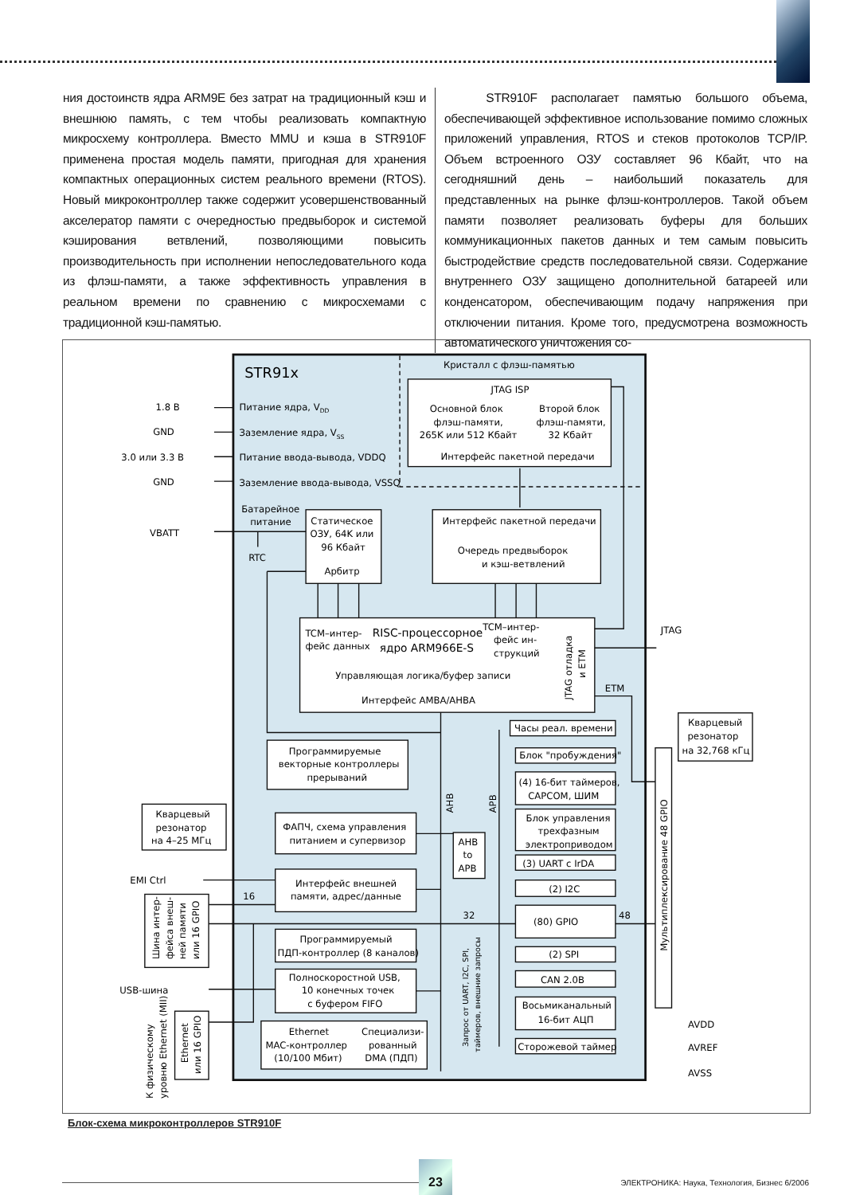ния достоинств ядра ARM9E без затрат на традиционный кэш и внешнюю память, с тем чтобы реализовать компактную микросхему контроллера. Вместо MMU и кэша в STR910F применена простая модель памяти, пригодная для хранения компактных операционных систем реального времени (RTOS). Новый микроконтроллер также содержит усовершенствованный акселератор памяти с очередностью предвыборок и системой кэширования ветвлений, позволяющими повысить производительность при исполнении непоследовательного кода из флэш-памяти, а также эффективность управления в реальном времени по сравнению с микросхемами с традиционной кэш-памятью.
STR910F располагает памятью большого объема, обеспечивающей эффективное использование помимо сложных приложений управления, RTOS и стеков протоколов TCP/IP. Объем встроенного ОЗУ составляет 96 Кбайт, что на сегодняшний день – наибольший показатель для представленных на рынке флэш-контроллеров. Такой объем памяти позволяет реализовать буферы для больших коммуникационных пакетов данных и тем самым повысить быстродействие средств последовательной связи. Содержание внутреннего ОЗУ защищено дополнительной батареей или конденсатором, обеспечивающим подачу напряжения при отключении питания. Кроме того, предусмотрена возможность автоматического уничтожения со-
STR91x
Кристалл с флэш-памятью
JTAG ISP
Основной блок
флэш-памяти,
265K или 512 Кбайт
Второй блок
флэш-памяти,
32 Кбайт
Интерфейс пакетной передачи
1.8 В
Питание ядра, VDD
GND
Заземление ядра, VSS
3.0 или 3.3 В
Питание ввода-вывода, VDDQ
GND
Заземление ввода-вывода, VSSQ
Батарейное
питание
VBATT
RTC
Статическое
ОЗУ, 64K или
96 Кбайт
Арбитр
Интерфейс пакетной передачи
Очередь предвыборок
и кэш-ветвлений
TCM–интер-
фейс данных
RISC-процессорное
ядро ARM966E-S
TCM–интер-
фейс ин-
струкций
JTAG отладка
и ETM
JTAG
ETM
Управляющая логика/буфер записи
Интерфейс AMBA/AHBA
Часы реал. времени
Кварцевый
резонатор
на 32,768 кГц
Блок "пробуждения"
Программируемые
векторные контроллеры
прерываний
AHB
APB
(4) 16-бит таймеров,
CAPCOM, ШИМ
Блок управления
трехфазным
электроприводом
Кварцевый
резонатор
на 4–25 МГц
ФАПЧ, схема управления
питанием и супервизор
AHB
to
APB
(3) UART с IrDA
EMI Ctrl
Интерфейс внешней
памяти, адрес/данные
(2) I2C
16
32
48
(80) GPIO
Мультиплексирование 48 GPIO
Шина интер-
фейса внеш-
ней памяти
или 16 GPIO
Программируемый
ПДП-контроллер (8 каналов)
(2) SPI
USB-шина
Полноскоростной USB,
10 конечных точек
с буфером FIFO
CAN 2.0B
Запрос от UART, I2C, SPI,
таймеров, внешние запросы
Восьмиканальный
16-бит АЦП
AVDD
AVREF
AVSS
Сторожевой таймер
Ethernet
MAC-контроллер
(10/100 Мбит)
Специализи-
рованный
DMA (ПДП)
К физическому
уровню Ethernet (MII)
Ethernet
или 16 GPIO
Блок-схема микроконтроллеров STR910F
23
ЭЛЕКТРОНИКА: Наука, Технология, Бизнес 6/2006